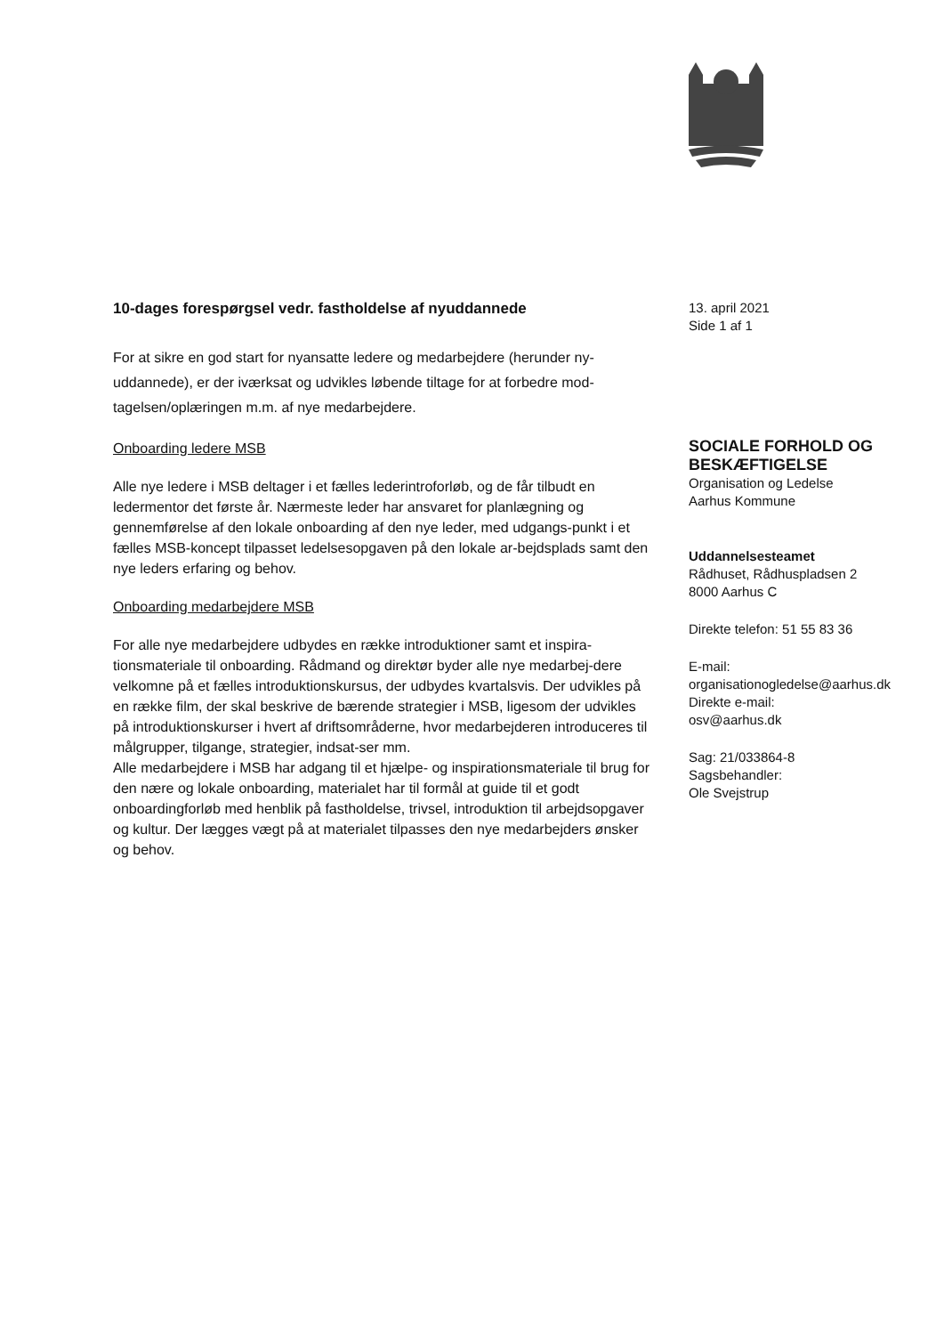10-dages forespørgsel vedr. fastholdelse af nyuddannede
For at sikre en god start for nyansatte ledere og medarbejdere (herunder ny-uddannede), er der iværksat og udvikles løbende tiltage for at forbedre mod-tagelsen/oplæringen m.m. af nye medarbejdere.
Onboarding ledere MSB
Alle nye ledere i MSB deltager i et fælles lederintroforløb, og de får tilbudt en ledermentor det første år. Nærmeste leder har ansvaret for planlægning og gennemførelse af den lokale onboarding af den nye leder, med udgangs-punkt i et fælles MSB-koncept tilpasset ledelsesopgaven på den lokale ar-bejdsplads samt den nye leders erfaring og behov.
Onboarding medarbejdere MSB
For alle nye medarbejdere udbydes en række introduktioner samt et inspira-tionsmateriale til onboarding. Rådmand og direktør byder alle nye medarbej-dere velkomne på et fælles introduktionskursus, der udbydes kvartalsvis. Der udvikles på en række film, der skal beskrive de bærende strategier i MSB, ligesom der udvikles på introduktionskurser i hvert af driftsområderne, hvor medarbejderen introduceres til målgrupper, tilgange, strategier, indsat-ser mm.
Alle medarbejdere i MSB har adgang til et hjælpe- og inspirationsmateriale til brug for den nære og lokale onboarding, materialet har til formål at guide til et godt onboardingforløb med henblik på fastholdelse, trivsel, introduktion til arbejdsopgaver og kultur. Der lægges vægt på at materialet tilpasses den nye medarbejders ønsker og behov.
13. april 2021
Side 1 af 1
SOCIALE FORHOLD OG BESKÆFTIGELSE
Organisation og Ledelse
Aarhus Kommune
Uddannelsesteamet
Rådhuset, Rådhuspladsen 2
8000 Aarhus C
Direkte telefon: 51 55 83 36
E-mail:
organisationogledelse@aarhus.dk
Direkte e-mail:
osv@aarhus.dk
Sag: 21/033864-8
Sagsbehandler:
Ole Svejstrup